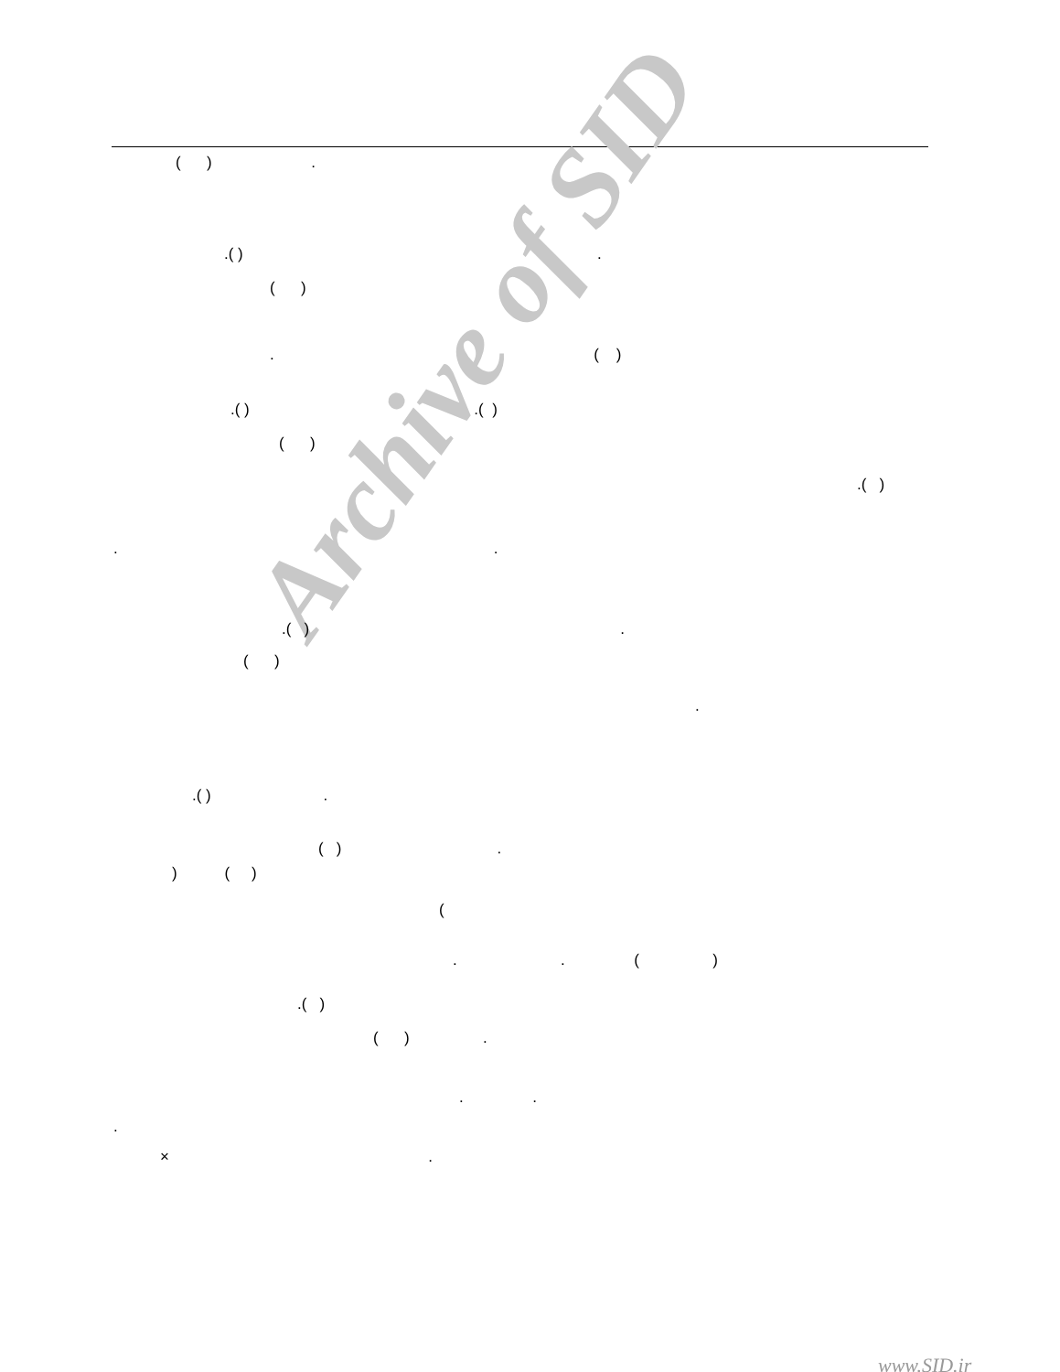Archive of SID
( ) .
.( ) .
( )
. ( )
.( ) .( )
( )
.( )
. .
.( ) .
( )
.
.( ) .
( ) .
) ( )
(
. . ( )
.( )
( ) .
. .
.
× .
www.SID.ir